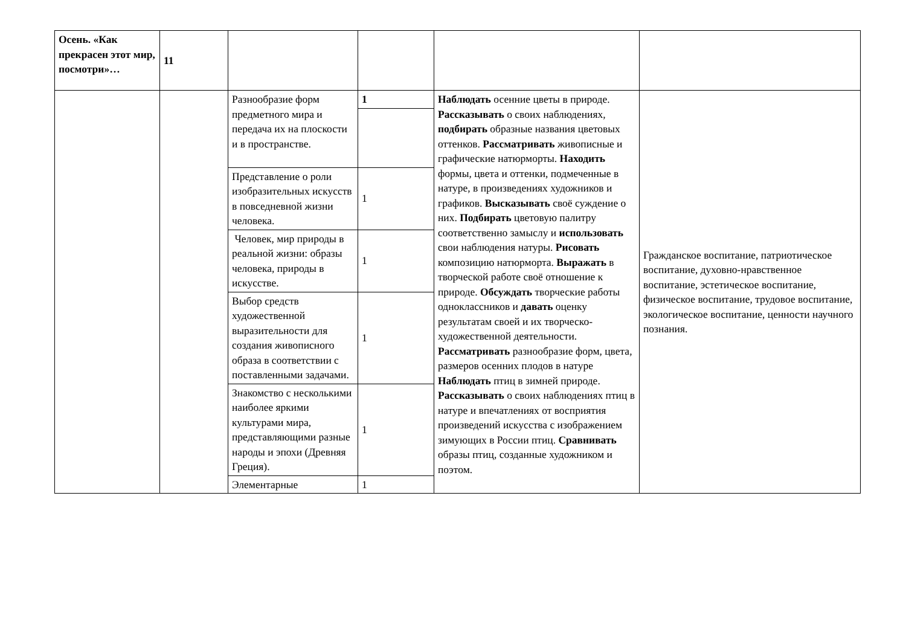| Осень. «Как прекрасен этот мир, посмотри»… | 11 | | | | |
| | | Разнообразие форм предметного мира и передача их на плоскости и в пространстве. | 1 | Наблюдать осенние цветы в природе. Рассказывать о своих наблюдениях, подбирать образные названия цветовых оттенков. Рассматривать живописные и графические натюрморты. Находить формы, цвета и оттенки, подмеченные в натуре, в произведениях художников и графиков. Высказывать своё суждение о них. Подбирать цветовую палитру соответственно замыслу и использовать свои наблюдения натуры. Рисовать композицию натюрморта. Выражать в творческой работе своё отношение к природе. Обсуждать творческие работы одноклассников и давать оценку результатам своей и их творческо-художественной деятельности. Рассматривать разнообразие форм, цвета, размеров осенних плодов в натуре Наблюдать птиц в зимней природе. Рассказывать о своих наблюдениях птиц в натуре и впечатлениях от восприятия произведений искусства с изображением зимующих в России птиц. Сравнивать образы птиц, созданные художником и поэтом. | Гражданское воспитание, патриотическое воспитание, духовно-нравственное воспитание, эстетическое воспитание, физическое воспитание, трудовое воспитание, экологическое воспитание, ценности научного познания. |
| | | Представление о роли изобразительных искусств в повседневной жизни человека. | 1 | | |
| | | Человек, мир природы в реальной жизни: образы человека, природы в искусстве. | 1 | | |
| | | Выбор средств художественной выразительности для создания живописного образа в соответствии с поставленными задачами. | 1 | | |
| | | Знакомство с несколькими наиболее яркими культурами мира, представляющими разные народы и эпохи (Древняя Греция). | 1 | | |
| | | Элементарные | 1 | | |